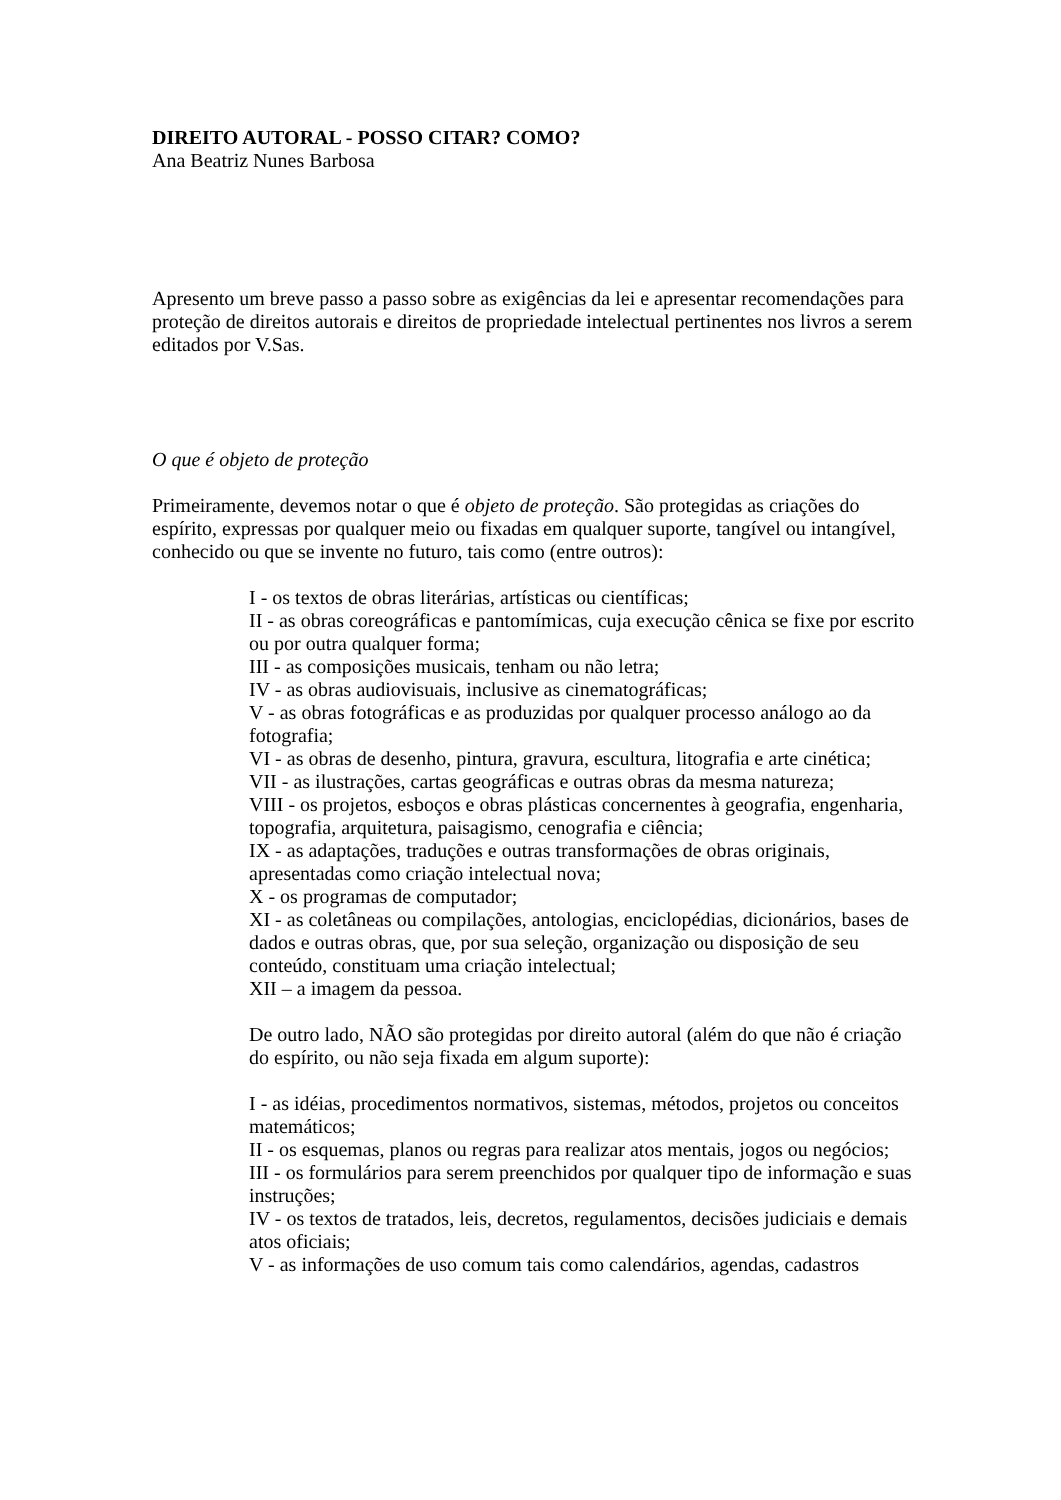DIREITO AUTORAL - POSSO CITAR? COMO?
Ana Beatriz Nunes Barbosa
Apresento um breve passo a passo sobre as exigências da lei e apresentar recomendações para proteção de direitos autorais e direitos de propriedade intelectual pertinentes nos livros a serem editados por V.Sas.
O que é objeto de proteção
Primeiramente, devemos notar o que é objeto de proteção. São protegidas as criações do espírito, expressas por qualquer meio ou fixadas em qualquer suporte, tangível ou intangível, conhecido ou que se invente no futuro, tais como (entre outros):
I - os textos de obras literárias, artísticas ou científicas;
II - as obras coreográficas e pantomímicas, cuja execução cênica se fixe por escrito ou por outra qualquer forma;
III - as composições musicais, tenham ou não letra;
IV - as obras audiovisuais, inclusive as cinematográficas;
V - as obras fotográficas e as produzidas por qualquer processo análogo ao da fotografia;
VI - as obras de desenho, pintura, gravura, escultura, litografia e arte cinética;
VII - as ilustrações, cartas geográficas e outras obras da mesma natureza;
VIII - os projetos, esboços e obras plásticas concernentes à geografia, engenharia, topografia, arquitetura, paisagismo, cenografia e ciência;
IX - as adaptações, traduções e outras transformações de obras originais, apresentadas como criação intelectual nova;
X - os programas de computador;
XI - as coletâneas ou compilações, antologias, enciclopédias, dicionários, bases de dados e outras obras, que, por sua seleção, organização ou disposição de seu conteúdo, constituam uma criação intelectual;
XII – a imagem da pessoa.
De outro lado, NÃO são protegidas por direito autoral (além do que não é criação do espírito, ou não seja fixada em algum suporte):
I - as idéias, procedimentos normativos, sistemas, métodos, projetos ou conceitos matemáticos;
II - os esquemas, planos ou regras para realizar atos mentais, jogos ou negócios;
III - os formulários para serem preenchidos por qualquer tipo de informação e suas instruções;
IV - os textos de tratados, leis, decretos, regulamentos, decisões judiciais e demais atos oficiais;
V - as informações de uso comum tais como calendários, agendas, cadastros